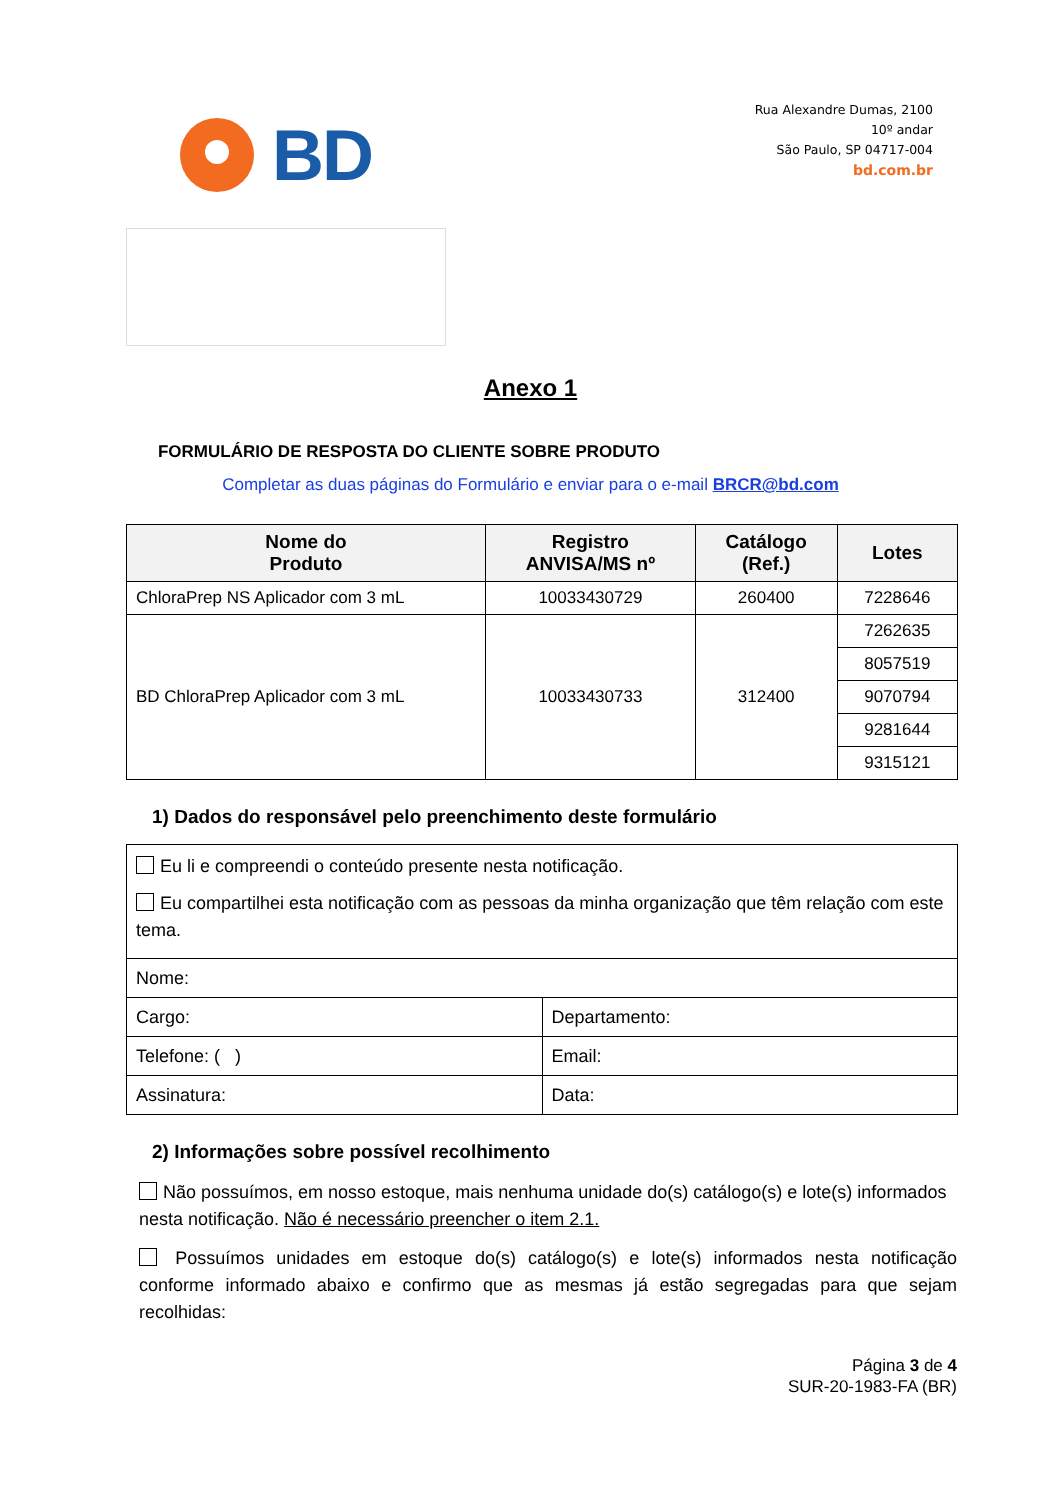BD
Rua Alexandre Dumas, 2100
10º andar
São Paulo, SP 04717-004
bd.com.br
Anexo 1
FORMULÁRIO DE RESPOSTA DO CLIENTE SOBRE PRODUTO
Completar as duas páginas do Formulário e enviar para o e-mail BRCR@bd.com
| Nome do Produto | Registro ANVISA/MS nº | Catálogo (Ref.) | Lotes |
| --- | --- | --- | --- |
| ChloraPrep NS Aplicador com 3 mL | 10033430729 | 260400 | 7228646 |
| BD ChloraPrep Aplicador com 3 mL | 10033430733 | 312400 | 7262635 |
| | | | 8057519 |
| | | | 9070794 |
| | | | 9281644 |
| | | | 9315121 |
1) Dados do responsável pelo preenchimento deste formulário
| Eu li e compreendi o conteúdo presente nesta notificação. Eu compartilhei esta notificação com as pessoas da minha organização que têm relação com este tema. | |
| Nome: | |
| Cargo: | Departamento: |
| Telefone: ( ) | Email: |
| Assinatura: | Data: |
2) Informações sobre possível recolhimento
Não possuímos, em nosso estoque, mais nenhuma unidade do(s) catálogo(s) e lote(s) informados nesta notificação. Não é necessário preencher o item 2.1.
Possuímos unidades em estoque do(s) catálogo(s) e lote(s) informados nesta notificação conforme informado abaixo e confirmo que as mesmas já estão segregadas para que sejam recolhidas:
Página 3 de 4
SUR-20-1983-FA (BR)